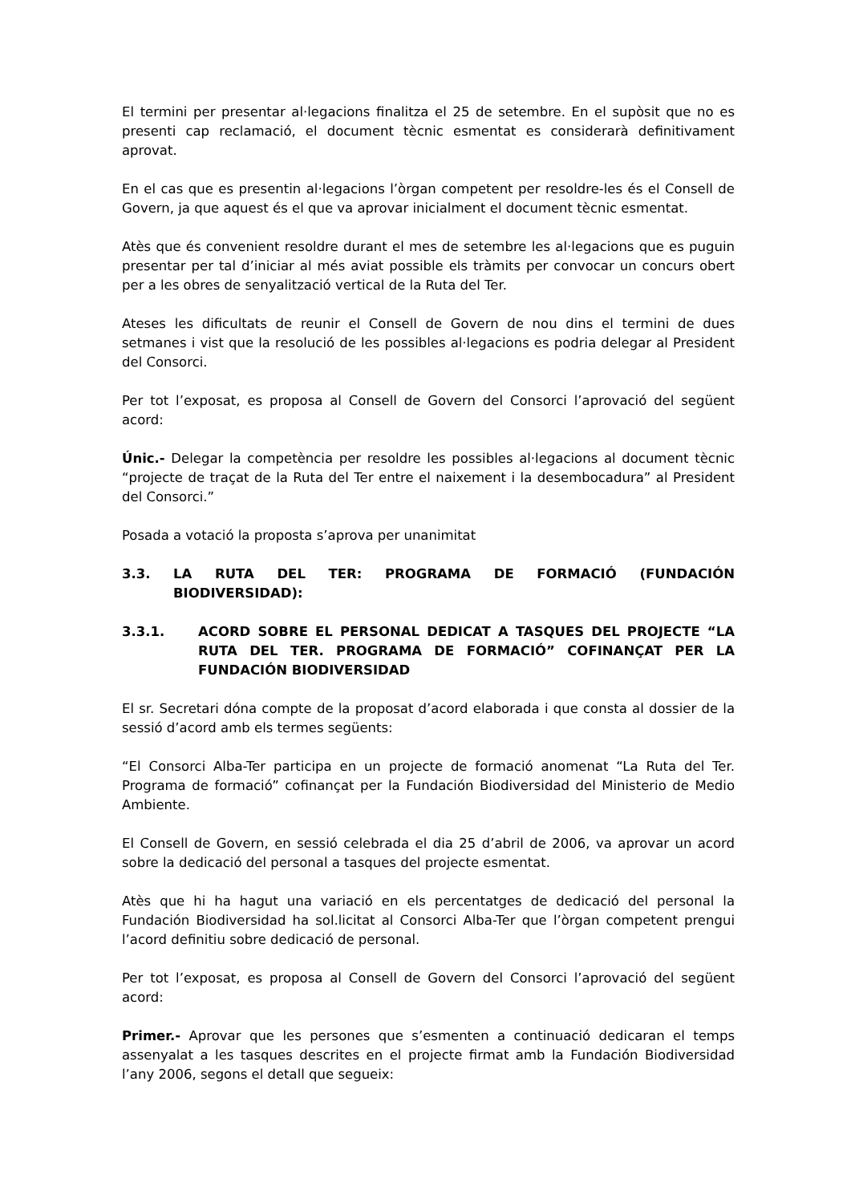El termini per presentar al·legacions finalitza el 25 de setembre. En el supòsit que no es presenti cap reclamació, el document tècnic esmentat es considerarà definitivament aprovat.
En el cas que es presentin al·legacions l’òrgan competent per resoldre-les és el Consell de Govern, ja que aquest és el que va aprovar inicialment el document tècnic esmentat.
Atès que és convenient resoldre durant el mes de setembre les al·legacions que es puguin presentar per tal d’iniciar al més aviat possible els tràmits per convocar un concurs obert per a les obres de senyalització vertical de la Ruta del Ter.
Ateses les dificultats de reunir el Consell de Govern de nou dins el termini de dues setmanes i vist que la resolució de les possibles al·legacions es podria delegar al President del Consorci.
Per tot l’exposat, es proposa al Consell de Govern del Consorci l’aprovació del següent acord:
Únic.- Delegar la competència per resoldre les possibles al·legacions al document tècnic “projecte de traçat de la Ruta del Ter entre el naixement i la desembocadura” al President del Consorci.”
Posada a votació la proposta s’aprova per unanimitat
3.3. LA RUTA DEL TER: PROGRAMA DE FORMACIÓ (FUNDACIÓN BIODIVERSIDAD):
3.3.1. ACORD SOBRE EL PERSONAL DEDICAT A TASQUES DEL PROJECTE “LA RUTA DEL TER. PROGRAMA DE FORMACIÓ” COFINANÇAT PER LA FUNDACIÓN BIODIVERSIDAD
El sr. Secretari dóna compte de la proposat d’acord elaborada i que consta al dossier de la sessió d’acord amb els termes següents:
“El Consorci Alba-Ter participa en un projecte de formació anomenat “La Ruta del Ter. Programa de formació” cofinançat per la Fundación Biodiversidad del Ministerio de Medio Ambiente.
El Consell de Govern, en sessió celebrada el dia 25 d’abril de 2006, va aprovar un acord sobre la dedicació del personal a tasques del projecte esmentat.
Atès que hi ha hagut una variació en els percentatges de dedicació del personal la Fundación Biodiversidad ha sol.licitat al Consorci Alba-Ter que l’òrgan competent prengui l’acord definitiu sobre dedicació de personal.
Per tot l’exposat, es proposa al Consell de Govern del Consorci l’aprovació del següent acord:
Primer.- Aprovar que les persones que s’esmenten a continuació dedicaran el temps assenyalat a les tasques descrites en el projecte firmat amb la Fundación Biodiversidad l’any 2006, segons el detall que segueix: